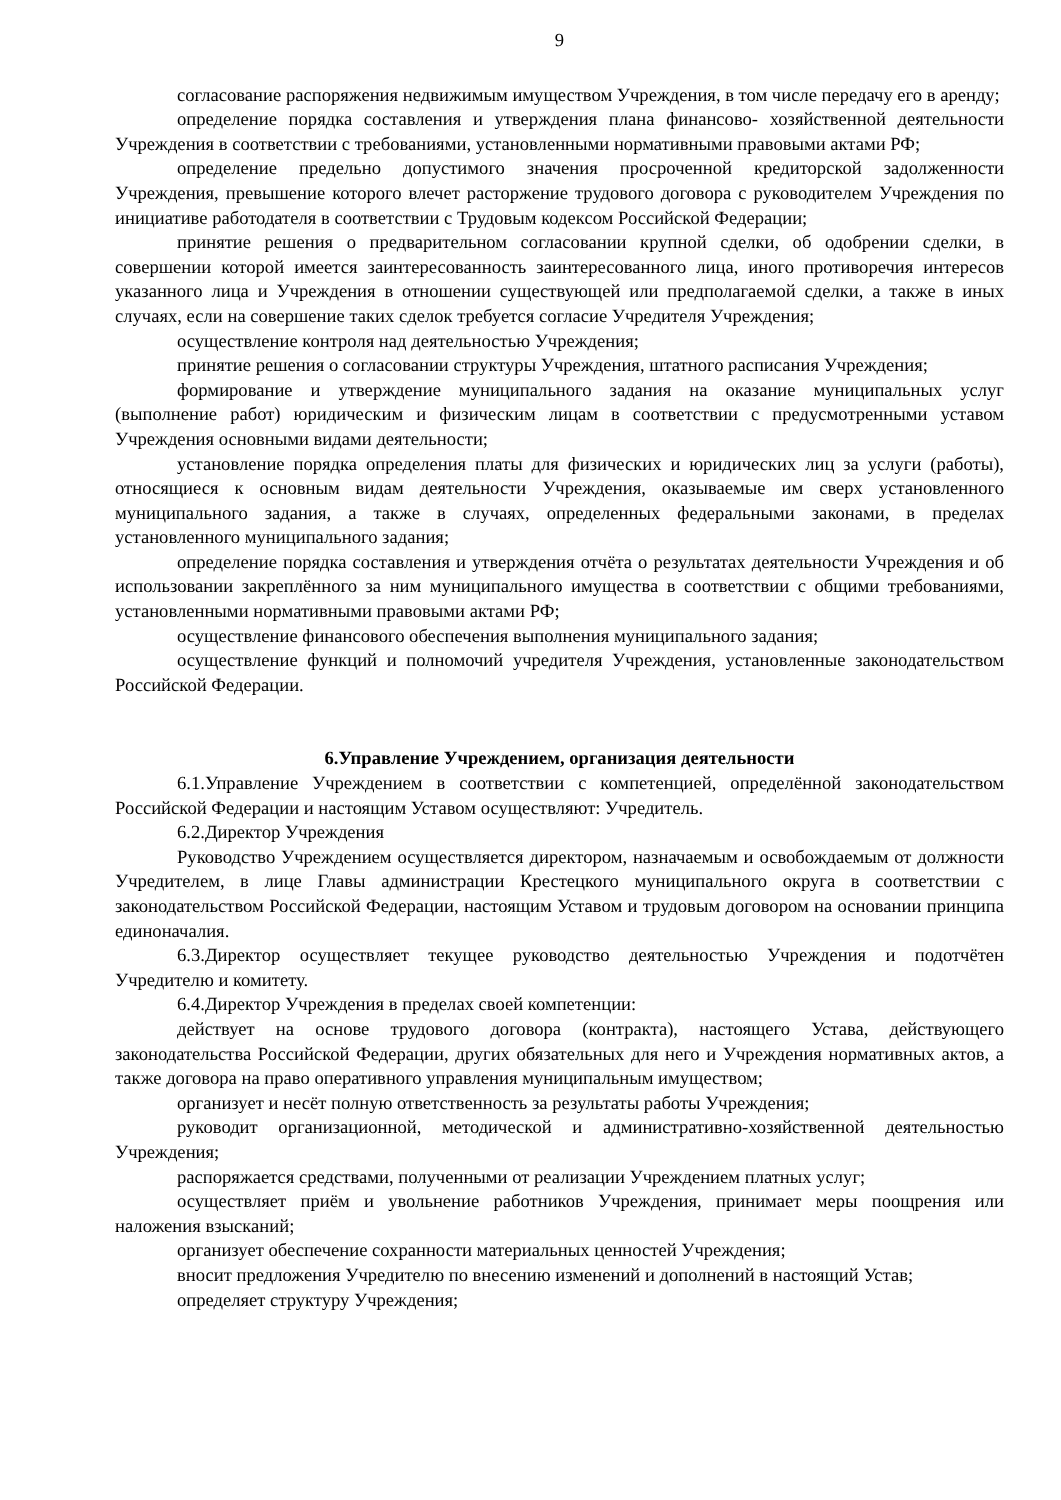9
согласование распоряжения недвижимым имуществом Учреждения, в том числе передачу его в аренду;
определение порядка составления и утверждения плана финансово- хозяйственной деятельности Учреждения в соответствии с требованиями, установленными нормативными правовыми актами РФ;
определение предельно допустимого значения просроченной кредиторской задолженности Учреждения, превышение которого влечет расторжение трудового договора с руководителем Учреждения по инициативе работодателя в соответствии с Трудовым кодексом Российской Федерации;
принятие решения о предварительном согласовании крупной сделки, об одобрении сделки, в совершении которой имеется заинтересованность заинтересованного лица, иного противоречия интересов указанного лица и Учреждения в отношении существующей или предполагаемой сделки, а также в иных случаях, если на совершение таких сделок требуется согласие Учредителя Учреждения;
осуществление контроля над деятельностью Учреждения;
принятие решения о согласовании структуры Учреждения, штатного расписания Учреждения;
формирование и утверждение муниципального задания на оказание муниципальных услуг (выполнение работ) юридическим и физическим лицам в соответствии с предусмотренными уставом Учреждения основными видами деятельности;
установление порядка определения платы для физических и юридических лиц за услуги (работы), относящиеся к основным видам деятельности Учреждения, оказываемые им сверх установленного муниципального задания, а также в случаях, определенных федеральными законами, в пределах установленного муниципального задания;
определение порядка составления и утверждения отчёта о результатах деятельности Учреждения и об использовании закреплённого за ним муниципального имущества в соответствии с общими требованиями, установленными нормативными правовыми актами РФ;
осуществление финансового обеспечения выполнения муниципального задания;
осуществление функций и полномочий учредителя Учреждения, установленные законодательством Российской Федерации.
6.Управление Учреждением, организация деятельности
6.1.Управление Учреждением в соответствии с компетенцией, определённой законодательством Российской Федерации и настоящим Уставом осуществляют: Учредитель.
6.2.Директор Учреждения
Руководство Учреждением осуществляется директором, назначаемым и освобождаемым от должности Учредителем, в лице Главы администрации Крестецкого муниципального округа в соответствии с законодательством Российской Федерации, настоящим Уставом и трудовым договором на основании принципа единоначалия.
6.3.Директор осуществляет текущее руководство деятельностью Учреждения и подотчётен Учредителю и комитету.
6.4.Директор Учреждения в пределах своей компетенции:
действует на основе трудового договора (контракта), настоящего Устава, действующего законодательства Российской Федерации, других обязательных для него и Учреждения нормативных актов, а также договора на право оперативного управления муниципальным имуществом;
организует и несёт полную ответственность за результаты работы Учреждения;
руководит организационной, методической и административно-хозяйственной деятельностью Учреждения;
распоряжается средствами, полученными от реализации Учреждением платных услуг;
осуществляет приём и увольнение работников Учреждения, принимает меры поощрения или наложения взысканий;
организует обеспечение сохранности материальных ценностей Учреждения;
вносит предложения Учредителю по внесению изменений и дополнений в настоящий Устав;
определяет структуру Учреждения;